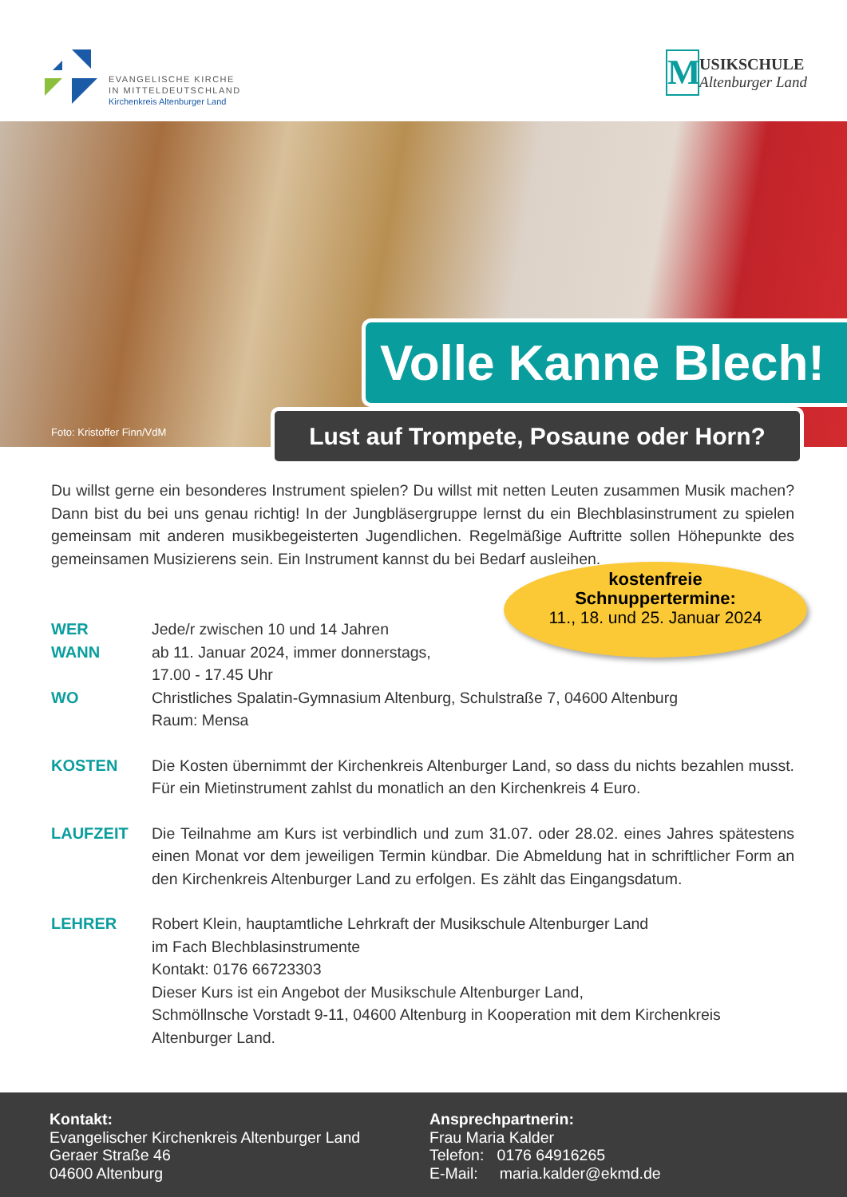EVANGELISCHE KIRCHE
IN MITTELDEUTSCHLAND
Kirchenkreis Altenburger Land
M
USIKSCHULE
Altenburger Land
Foto: Kristoffer Finn/VdM
Volle Kanne Blech!
Lust auf Trompete, Posaune oder Horn?
Du willst gerne ein besonderes Instrument spielen? Du willst mit netten Leuten zusammen Musik machen? Dann bist du bei uns genau richtig! In der Jungbläsergruppe lernst du ein Blechblasinstrument zu spielen gemeinsam mit anderen musikbegeisterten Jugendlichen. Regelmäßige Auftritte sollen Höhepunkte des gemeinsamen Musizierens sein. Ein Instrument kannst du bei Bedarf ausleihen.
kostenfreie
Schnuppertermine:
11., 18. und 25. Januar 2024
WER Jede/r zwischen 10 und 14 Jahren
WANN ab 11. Januar 2024, immer donnerstags,
17.00 - 17.45 Uhr
WO Christliches Spalatin-Gymnasium Altenburg, Schulstraße 7, 04600 Altenburg
Raum: Mensa
KOSTEN Die Kosten übernimmt der Kirchenkreis Altenburger Land, so dass du nichts bezahlen musst. Für ein Mietinstrument zahlst du monatlich an den Kirchenkreis 4 Euro.
LAUFZEIT Die Teilnahme am Kurs ist verbindlich und zum 31.07. oder 28.02. eines Jahres spätestens einen Monat vor dem jeweiligen Termin kündbar. Die Abmeldung hat in schriftlicher Form an den Kirchenkreis Altenburger Land zu erfolgen. Es zählt das Eingangsdatum.
LEHRER Robert Klein, hauptamtliche Lehrkraft der Musikschule Altenburger Land
im Fach Blechblasinstrumente
Kontakt: 0176 66723303
Dieser Kurs ist ein Angebot der Musikschule Altenburger Land,
Schmöllnsche Vorstadt 9-11, 04600 Altenburg in Kooperation mit dem Kirchenkreis Altenburger Land.
Kontakt:
Evangelischer Kirchenkreis Altenburger Land
Geraer Straße 46
04600 Altenburg
Ansprechpartnerin:
Frau Maria Kalder
Telefon: 0176 64916265
E-Mail: maria.kalder@ekmd.de